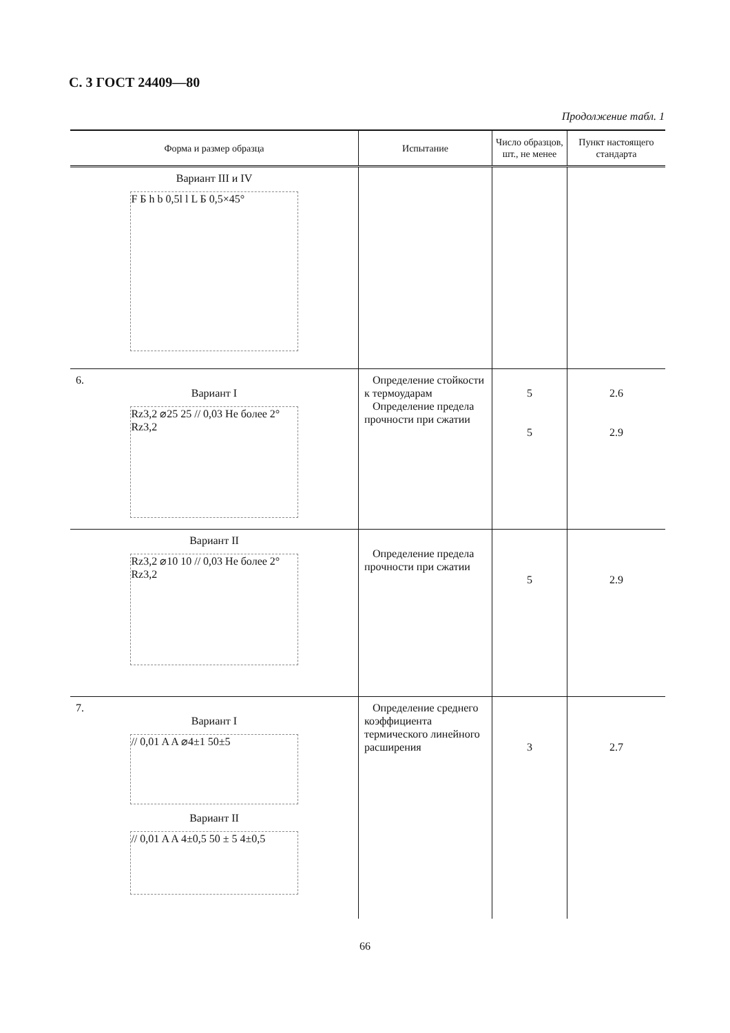С. 3 ГОСТ 24409—80
Продолжение табл. 1
| Форма и размер образца | Испытание | Число образцов, шт., не менее | Пункт настоящего стандарта |
| --- | --- | --- | --- |
| Вариант III и IV F Б h b 0,5l l L Б 0,5×45° | | | |
| 6. Вариант I Rz3,2 ⌀25 25 // 0,03 Не более 2° Rz3,2 | Определение стойкости к термоударам Определение предела прочности при сжатии | 5 5 | 2.6 2.9 |
| Вариант II Rz3,2 ⌀10 10 // 0,03 Не более 2° Rz3,2 | Определение предела прочности при сжатии | 5 | 2.9 |
| 7. Вариант I // 0,01 A A ⌀4±1 50±5 Вариант II // 0,01 A A 4±0,5 50 ± 5 4±0,5 | Определение среднего коэффициента термического линейного расширения | 3 | 2.7 |
66